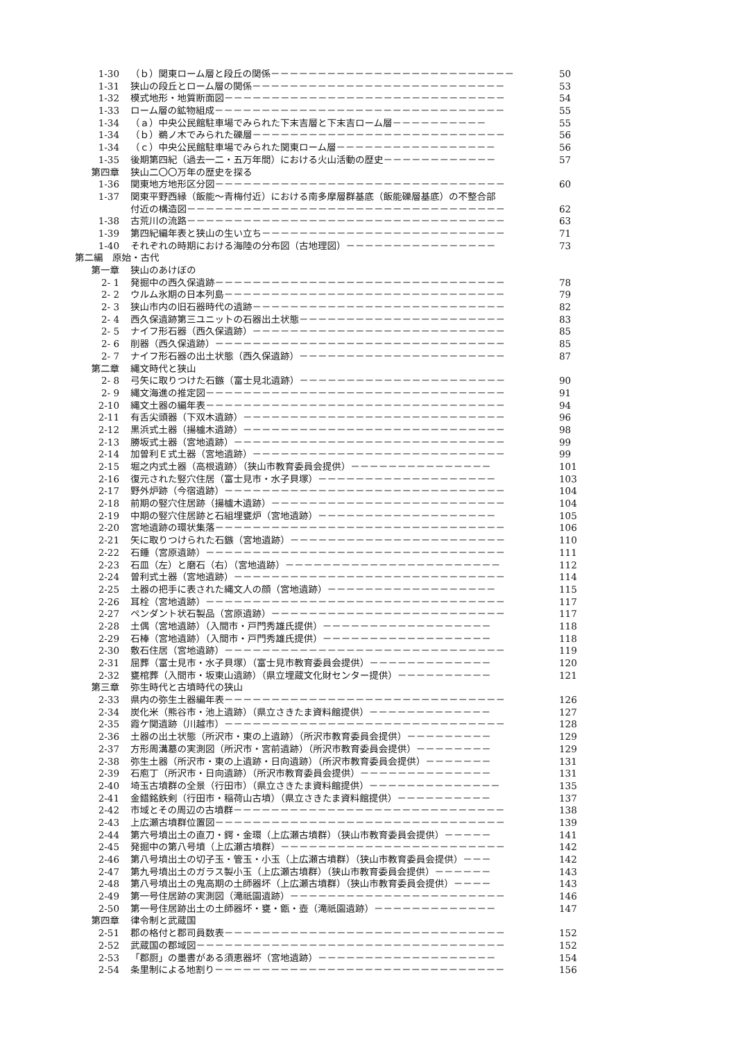1-30 （ｂ）関東ローム層と段丘の関係－－－－－－－－－－－－－－－－－－－－－－－－－－ 50
1-31 狭山の段丘とローム層の関係－－－－－－－－－－－－－－－－－－－－－－－－－－－ 53
1-32 模式地形・地質断面図－－－－－－－－－－－－－－－－－－－－－－－－－－－－－－ 54
1-33 ローム層の鉱物組成－－－－－－－－－－－－－－－－－－－－－－－－－－－－－－－ 55
1-34 （ａ）中央公民館駐車場でみられた下末吉層と下末吉ローム層－－－－－－－－－－ 55
1-34 （ｂ）鵜ノ木でみられた礫層－－－－－－－－－－－－－－－－－－－－－－－－－－－ 56
1-34 （ｃ）中央公民館駐車場でみられた関東ローム層－－－－－－－－－－－－－－－－－ 56
1-35 後期第四紀（過去一二・五万年間）における火山活動の歴史－－－－－－－－－－－－ 57
第四章 狭山二〇〇万年の歴史を探る
1-36 関東地方地形区分図－－－－－－－－－－－－－－－－－－－－－－－－－－－－－－－ 60
1-37 関東平野西縁（飯能～青梅付近）における南多摩層群基底（飯能礫層基底）の不整合部
付近の構造図－－－－－－－－－－－－－－－－－－－－－－－－－－－－－－－－－－ 62
1-38 古荒川の流路－－－－－－－－－－－－－－－－－－－－－－－－－－－－－－－－－－ 63
1-39 第四紀編年表と狭山の生い立ち－－－－－－－－－－－－－－－－－－－－－－－－－－ 71
1-40 それぞれの時期における海陸の分布図（古地理図）－－－－－－－－－－－－－－－－ 73
第二編　原始・古代
第一章 狭山のあけぼの
2- 1 発掘中の西久保遺跡－－－－－－－－－－－－－－－－－－－－－－－－－－－－－－－ 78
2- 2 ウルム氷期の日本列島－－－－－－－－－－－－－－－－－－－－－－－－－－－－－－ 79
2- 3 狭山市内の旧石器時代の遺跡－－－－－－－－－－－－－－－－－－－－－－－－－－－ 82
2- 4 西久保遺跡第三ユニットの石器出土状態－－－－－－－－－－－－－－－－－－－－－－ 83
2- 5 ナイフ形石器（西久保遺跡）－－－－－－－－－－－－－－－－－－－－－－－－－－－ 85
2- 6 削器（西久保遺跡）－－－－－－－－－－－－－－－－－－－－－－－－－－－－－－－ 85
2- 7 ナイフ形石器の出土状態（西久保遺跡）－－－－－－－－－－－－－－－－－－－－－－ 87
第二章 縄文時代と狭山
2- 8 弓矢に取りつけた石鏃（富士見北遺跡）－－－－－－－－－－－－－－－－－－－－－－ 90
2- 9 縄文海進の推定図－－－－－－－－－－－－－－－－－－－－－－－－－－－－－－－－ 91
2-10 縄文土器の編年表－－－－－－－－－－－－－－－－－－－－－－－－－－－－－－－－ 94
2-11 有舌尖頭器（下双木遺跡）－－－－－－－－－－－－－－－－－－－－－－－－－－－－ 96
2-12 黒浜式土器（揚櫨木遺跡）－－－－－－－－－－－－－－－－－－－－－－－－－－－－ 98
2-13 勝坂式土器（宮地遺跡）－－－－－－－－－－－－－－－－－－－－－－－－－－－－－ 99
2-14 加曽利Ｅ式土器（宮地遺跡）－－－－－－－－－－－－－－－－－－－－－－－－－－－ 99
2-15 堀之内式土器（高根遺跡）（狭山市教育委員会提供）－－－－－－－－－－－－－－－ 101
2-16 復元された竪穴住居（富士見市・水子貝塚）－－－－－－－－－－－－－－－－－－－ 103
2-17 野外炉跡（今宿遺跡）－－－－－－－－－－－－－－－－－－－－－－－－－－－－－－ 104
2-18 前期の竪穴住居跡（揚櫨木遺跡）－－－－－－－－－－－－－－－－－－－－－－－－－ 104
2-19 中期の竪穴住居跡と石組埋甕炉（宮地遺跡）－－－－－－－－－－－－－－－－－－－ 105
2-20 宮地遺跡の環状集落－－－－－－－－－－－－－－－－－－－－－－－－－－－－－－－ 106
2-21 矢に取りつけられた石鏃（宮地遺跡）－－－－－－－－－－－－－－－－－－－－－－－ 110
2-22 石錘（宮原遺跡）－－－－－－－－－－－－－－－－－－－－－－－－－－－－－－－－ 111
2-23 石皿（左）と磨石（右）（宮地遺跡）－－－－－－－－－－－－－－－－－－－－－－－ 112
2-24 曽利式土器（宮地遺跡）－－－－－－－－－－－－－－－－－－－－－－－－－－－－－ 114
2-25 土器の把手に表された縄文人の顔（宮地遺跡）－－－－－－－－－－－－－－－－－－ 115
2-26 耳栓（宮地遺跡）－－－－－－－－－－－－－－－－－－－－－－－－－－－－－－－－ 117
2-27 ペンダント状石製品（宮原遺跡）－－－－－－－－－－－－－－－－－－－－－－－－－ 117
2-28 土偶（宮地遺跡）（入間市・戸門秀雄氏提供）－－－－－－－－－－－－－－－－－－ 118
2-29 石棒（宮地遺跡）（入間市・戸門秀雄氏提供）－－－－－－－－－－－－－－－－－－ 118
2-30 敷石住居（宮地遺跡）－－－－－－－－－－－－－－－－－－－－－－－－－－－－－－ 119
2-31 屈葬（富士見市・水子貝塚）（富士見市教育委員会提供）－－－－－－－－－－－－－ 120
2-32 甕棺葬（入間市・坂東山遺跡）（県立埋蔵文化財センター提供）－－－－－－－－－－ 121
第三章 弥生時代と古墳時代の狭山
2-33 県内の弥生土器編年表－－－－－－－－－－－－－－－－－－－－－－－－－－－－－－ 126
2-34 炭化米（熊谷市・池上遺跡）（県立さきたま資料館提供）－－－－－－－－－－－－－ 127
2-35 霞ケ関遺跡（川越市）－－－－－－－－－－－－－－－－－－－－－－－－－－－－－－ 128
2-36 土器の出土状態（所沢市・東の上遺跡）（所沢市教育委員会提供）－－－－－－－－－ 129
2-37 方形周溝墓の実測図（所沢市・宮前遺跡）（所沢市教育委員会提供）－－－－－－－－ 129
2-38 弥生土器（所沢市・東の上遺跡・日向遺跡）（所沢市教育委員会提供）－－－－－－－ 131
2-39 石庖丁（所沢市・日向遺跡）（所沢市教育委員会提供）－－－－－－－－－－－－－－ 131
2-40 埼玉古墳群の全景（行田市）（県立さきたま資料館提供）－－－－－－－－－－－－－－ 135
2-41 金錯銘鉄剣（行田市・稲荷山古墳）（県立さきたま資料館提供）－－－－－－－－－－ 137
2-42 市域とその周辺の古墳群－－－－－－－－－－－－－－－－－－－－－－－－－－－－－ 138
2-43 上広瀬古墳群位置図－－－－－－－－－－－－－－－－－－－－－－－－－－－－－－－ 139
2-44 第六号墳出土の直刀・鍔・金環（上広瀬古墳群）（狭山市教育委員会提供）－－－－－ 141
2-45 発掘中の第八号墳（上広瀬古墳群）－－－－－－－－－－－－－－－－－－－－－－－－ 142
2-46 第八号墳出土の切子玉・管玉・小玉（上広瀬古墳群）（狭山市教育委員会提供）－－－ 142
2-47 第九号墳出土のガラス製小玉（上広瀬古墳群）（狭山市教育委員会提供）－－－－－－ 143
2-48 第八号墳出土の鬼高期の土師器坏（上広瀬古墳群）（狭山市教育委員会提供）－－－－ 143
2-49 第一号住居跡の実測図（滝祇園遺跡）－－－－－－－－－－－－－－－－－－－－－－－ 146
2-50 第一号住居跡出土の土師器坏・甕・甑・壺（滝祇園遺跡）－－－－－－－－－－－－－ 147
第四章 律令制と武蔵国
2-51 郡の格付と郡司員数表－－－－－－－－－－－－－－－－－－－－－－－－－－－－－－ 152
2-52 武蔵国の郡域図－－－－－－－－－－－－－－－－－－－－－－－－－－－－－－－－－ 152
2-53 「郡厨」の墨書がある須恵器坏（宮地遺跡）－－－－－－－－－－－－－－－－－－－ 154
2-54 条里制による地割り－－－－－－－－－－－－－－－－－－－－－－－－－－－－－－－ 156